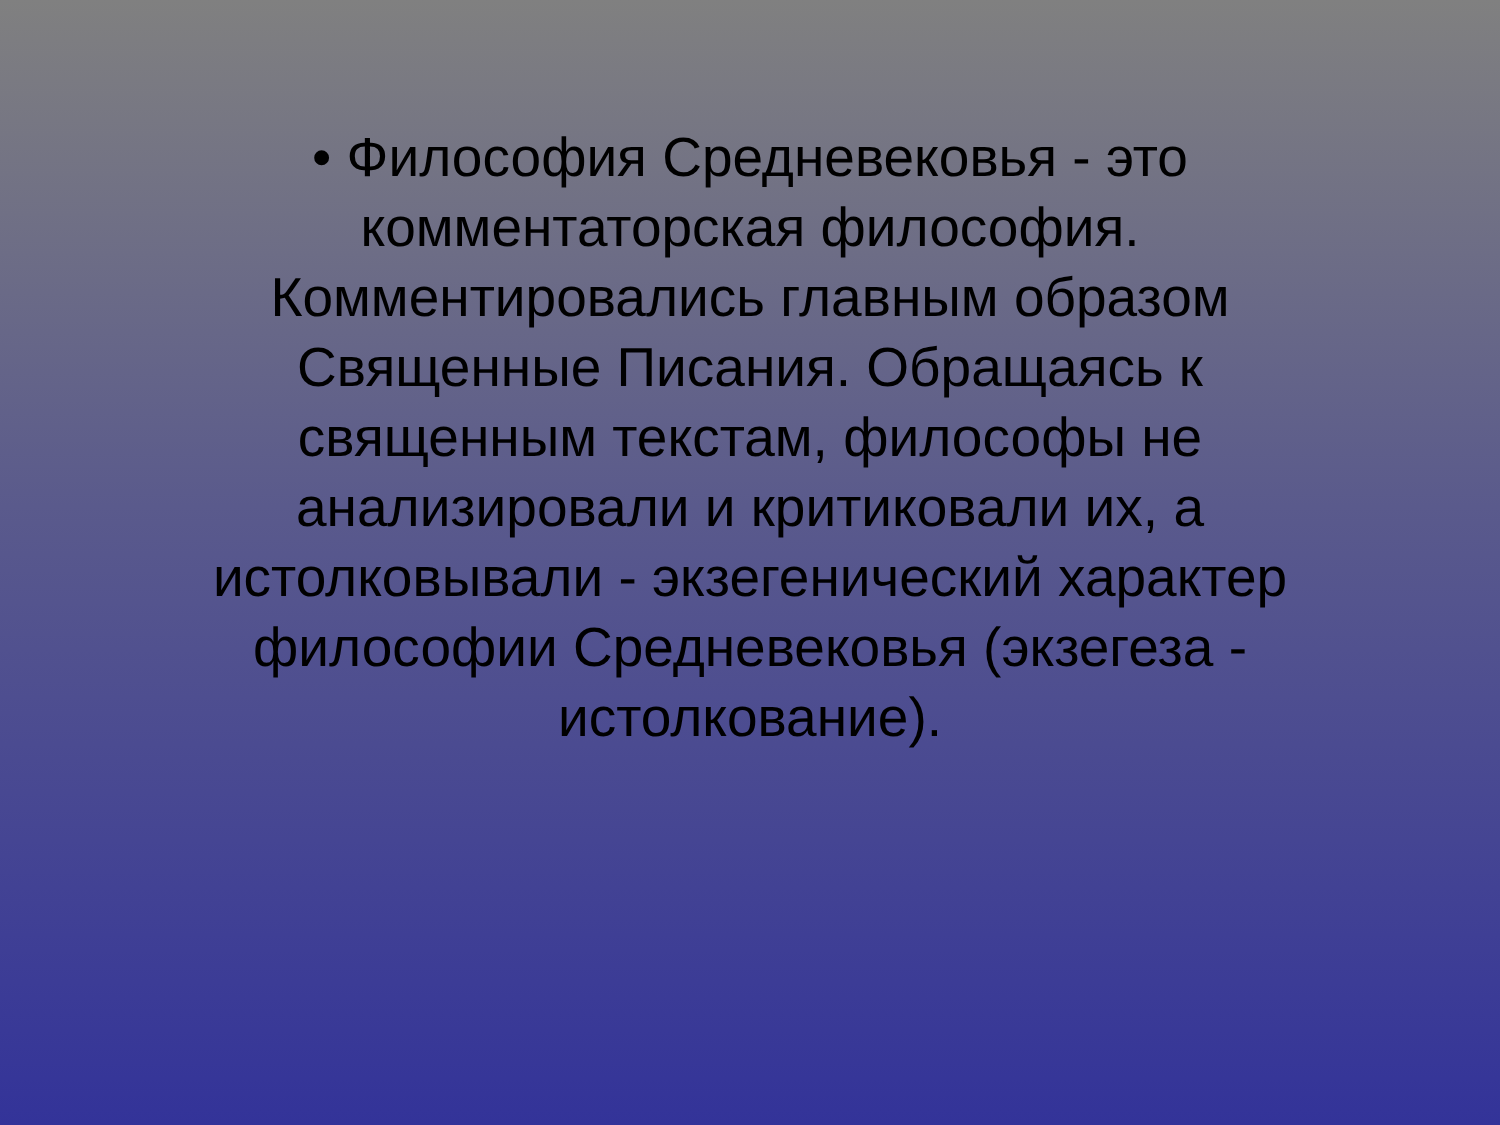• Философия Средневековья - это
комментаторская философия.
Комментировались главным образом
Священные Писания. Обращаясь к
священным текстам, философы не
анализировали и критиковали их, а
истолковывали - экзегенический характер
философии Средневековья (экзегеза -
истолкование).